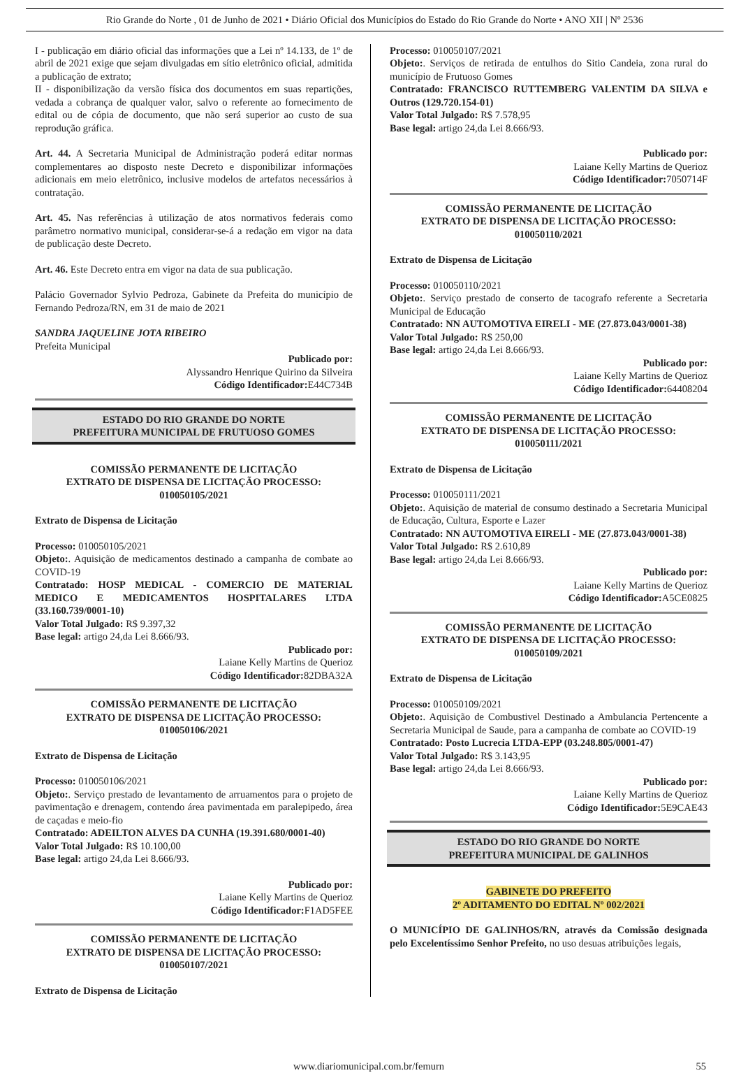Rio Grande do Norte , 01 de Junho de 2021 • Diário Oficial dos Municípios do Estado do Rio Grande do Norte • ANO XII | Nº 2536
I - publicação em diário oficial das informações que a Lei nº 14.133, de 1º de abril de 2021 exige que sejam divulgadas em sítio eletrônico oficial, admitida a publicação de extrato;
II - disponibilização da versão física dos documentos em suas repartições, vedada a cobrança de qualquer valor, salvo o referente ao fornecimento de edital ou de cópia de documento, que não será superior ao custo de sua reprodução gráfica.
Art. 44. A Secretaria Municipal de Administração poderá editar normas complementares ao disposto neste Decreto e disponibilizar informações adicionais em meio eletrônico, inclusive modelos de artefatos necessários à contratação.
Art. 45. Nas referências à utilização de atos normativos federais como parâmetro normativo municipal, considerar-se-á a redação em vigor na data de publicação deste Decreto.
Art. 46. Este Decreto entra em vigor na data de sua publicação.
Palácio Governador Sylvio Pedroza, Gabinete da Prefeita do município de Fernando Pedroza/RN, em 31 de maio de 2021
SANDRA JAQUELINE JOTA RIBEIRO
Prefeita Municipal
Publicado por:
Alyssandro Henrique Quirino da Silveira
Código Identificador: E44C734B
ESTADO DO RIO GRANDE DO NORTE
PREFEITURA MUNICIPAL DE FRUTUOSO GOMES
COMISSÃO PERMANENTE DE LICITAÇÃO
EXTRATO DE DISPENSA DE LICITAÇÃO PROCESSO: 010050105/2021
Extrato de Dispensa de Licitação
Processo: 010050105/2021
Objeto:. Aquisição de medicamentos destinado a campanha de combate ao COVID-19
Contratado: HOSP MEDICAL - COMERCIO DE MATERIAL MEDICO E MEDICAMENTOS HOSPITALARES LTDA (33.160.739/0001-10)
Valor Total Julgado: R$ 9.397,32
Base legal: artigo 24,da Lei 8.666/93.
Publicado por:
Laiane Kelly Martins de Querioz
Código Identificador: 82DBA32A
COMISSÃO PERMANENTE DE LICITAÇÃO
EXTRATO DE DISPENSA DE LICITAÇÃO PROCESSO: 010050106/2021
Extrato de Dispensa de Licitação
Processo: 010050106/2021
Objeto:. Serviço prestado de levantamento de arruamentos para o projeto de pavimentação e drenagem, contendo área pavimentada em paralepipedo, área de caçadas e meio-fio
Contratado: ADEILTON ALVES DA CUNHA (19.391.680/0001-40)
Valor Total Julgado: R$ 10.100,00
Base legal: artigo 24,da Lei 8.666/93.
Publicado por:
Laiane Kelly Martins de Querioz
Código Identificador: F1AD5FEE
COMISSÃO PERMANENTE DE LICITAÇÃO
EXTRATO DE DISPENSA DE LICITAÇÃO PROCESSO: 010050107/2021
Extrato de Dispensa de Licitação
Processo: 010050107/2021
Objeto:. Serviços de retirada de entulhos do Sitio Candeia, zona rural do município de Frutuoso Gomes
Contratado: FRANCISCO RUTTEMBERG VALENTIM DA SILVA e Outros (129.720.154-01)
Valor Total Julgado: R$ 7.578,95
Base legal: artigo 24,da Lei 8.666/93.
Publicado por:
Laiane Kelly Martins de Querioz
Código Identificador: 7050714F
COMISSÃO PERMANENTE DE LICITAÇÃO
EXTRATO DE DISPENSA DE LICITAÇÃO PROCESSO: 010050110/2021
Extrato de Dispensa de Licitação
Processo: 010050110/2021
Objeto:. Serviço prestado de conserto de tacografo referente a Secretaria Municipal de Educação
Contratado: NN AUTOMOTIVA EIRELI - ME (27.873.043/0001-38)
Valor Total Julgado: R$ 250,00
Base legal: artigo 24,da Lei 8.666/93.
Publicado por:
Laiane Kelly Martins de Querioz
Código Identificador: 64408204
COMISSÃO PERMANENTE DE LICITAÇÃO
EXTRATO DE DISPENSA DE LICITAÇÃO PROCESSO: 010050111/2021
Extrato de Dispensa de Licitação
Processo: 010050111/2021
Objeto:. Aquisição de material de consumo destinado a Secretaria Municipal de Educação, Cultura, Esporte e Lazer
Contratado: NN AUTOMOTIVA EIRELI - ME (27.873.043/0001-38)
Valor Total Julgado: R$ 2.610,89
Base legal: artigo 24,da Lei 8.666/93.
Publicado por:
Laiane Kelly Martins de Querioz
Código Identificador: A5CE0825
COMISSÃO PERMANENTE DE LICITAÇÃO
EXTRATO DE DISPENSA DE LICITAÇÃO PROCESSO: 010050109/2021
Extrato de Dispensa de Licitação
Processo: 010050109/2021
Objeto:. Aquisição de Combustivel Destinado a Ambulancia Pertencente a Secretaria Municipal de Saude, para a campanha de combate ao COVID-19
Contratado: Posto Lucrecia LTDA-EPP (03.248.805/0001-47)
Valor Total Julgado: R$ 3.143,95
Base legal: artigo 24,da Lei 8.666/93.
Publicado por:
Laiane Kelly Martins de Querioz
Código Identificador: 5E9CAE43
ESTADO DO RIO GRANDE DO NORTE
PREFEITURA MUNICIPAL DE GALINHOS
GABINETE DO PREFEITO
2º ADITAMENTO DO EDITAL Nº 002/2021
O MUNICÍPIO DE GALINHOS/RN, através da Comissão designada pelo Excelentíssimo Senhor Prefeito, no uso desuas atribuições legais,
www.diariomunicipal.com.br/femurn 55